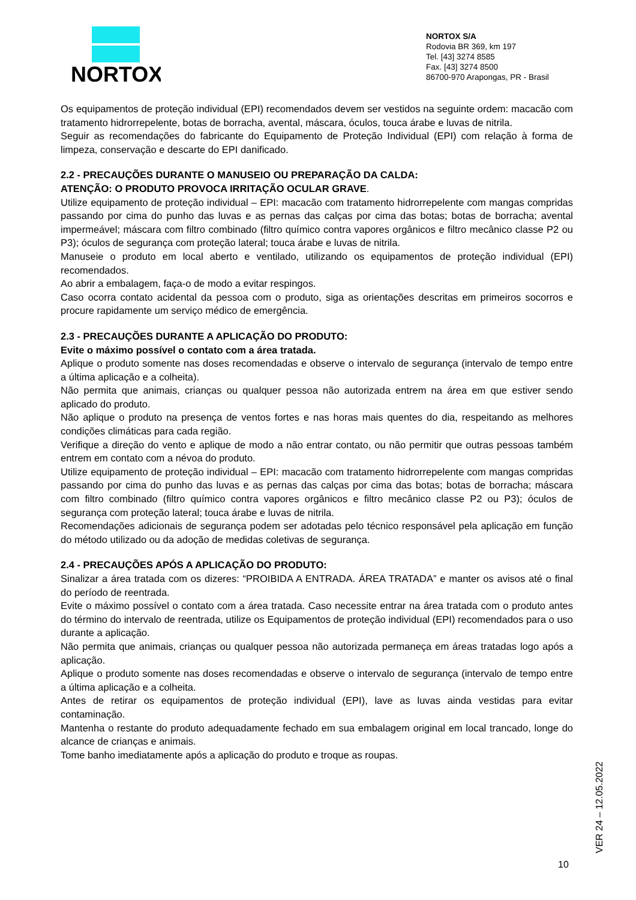NORTOX
NORTOX S/A
Rodovia BR 369, km 197
Tel. [43] 3274 8585
Fax. [43] 3274 8500
86700-970 Arapongas, PR - Brasil
Os equipamentos de proteção individual (EPI) recomendados devem ser vestidos na seguinte ordem: macacão com tratamento hidrorrepelente, botas de borracha, avental, máscara, óculos, touca árabe e luvas de nitrila.
Seguir as recomendações do fabricante do Equipamento de Proteção Individual (EPI) com relação à forma de limpeza, conservação e descarte do EPI danificado.
2.2 - PRECAUÇÕES DURANTE O MANUSEIO OU PREPARAÇÃO DA CALDA:
ATENÇÃO: O PRODUTO PROVOCA IRRITAÇÃO OCULAR GRAVE.
Utilize equipamento de proteção individual – EPI: macacão com tratamento hidrorrepelente com mangas compridas passando por cima do punho das luvas e as pernas das calças por cima das botas; botas de borracha; avental impermeável; máscara com filtro combinado (filtro químico contra vapores orgânicos e filtro mecânico classe P2 ou P3); óculos de segurança com proteção lateral; touca árabe e luvas de nitrila.
Manuseie o produto em local aberto e ventilado, utilizando os equipamentos de proteção individual (EPI) recomendados.
Ao abrir a embalagem, faça-o de modo a evitar respingos.
Caso ocorra contato acidental da pessoa com o produto, siga as orientações descritas em primeiros socorros e procure rapidamente um serviço médico de emergência.
2.3 - PRECAUÇÕES DURANTE A APLICAÇÃO DO PRODUTO:
Evite o máximo possível o contato com a área tratada.
Aplique o produto somente nas doses recomendadas e observe o intervalo de segurança (intervalo de tempo entre a última aplicação e a colheita).
Não permita que animais, crianças ou qualquer pessoa não autorizada entrem na área em que estiver sendo aplicado do produto.
Não aplique o produto na presença de ventos fortes e nas horas mais quentes do dia, respeitando as melhores condições climáticas para cada região.
Verifique a direção do vento e aplique de modo a não entrar contato, ou não permitir que outras pessoas também entrem em contato com a névoa do produto.
Utilize equipamento de proteção individual – EPI: macacão com tratamento hidrorrepelente com mangas compridas passando por cima do punho das luvas e as pernas das calças por cima das botas; botas de borracha; máscara com filtro combinado (filtro químico contra vapores orgânicos e filtro mecânico classe P2 ou P3); óculos de segurança com proteção lateral; touca árabe e luvas de nitrila.
Recomendações adicionais de segurança podem ser adotadas pelo técnico responsável pela aplicação em função do método utilizado ou da adoção de medidas coletivas de segurança.
2.4 - PRECAUÇÕES APÓS A APLICAÇÃO DO PRODUTO:
Sinalizar a área tratada com os dizeres: “PROIBIDA A ENTRADA. ÁREA TRATADA” e manter os avisos até o final do período de reentrada.
Evite o máximo possível o contato com a área tratada. Caso necessite entrar na área tratada com o produto antes do término do intervalo de reentrada, utilize os Equipamentos de proteção individual (EPI) recomendados para o uso durante a aplicação.
Não permita que animais, crianças ou qualquer pessoa não autorizada permaneça em áreas tratadas logo após a aplicação.
Aplique o produto somente nas doses recomendadas e observe o intervalo de segurança (intervalo de tempo entre a última aplicação e a colheita.
Antes de retirar os equipamentos de proteção individual (EPI), lave as luvas ainda vestidas para evitar contaminação.
Mantenha o restante do produto adequadamente fechado em sua embalagem original em local trancado, longe do alcance de crianças e animais.
Tome banho imediatamente após a aplicação do produto e troque as roupas.
VER 24 – 12.05.2022
10